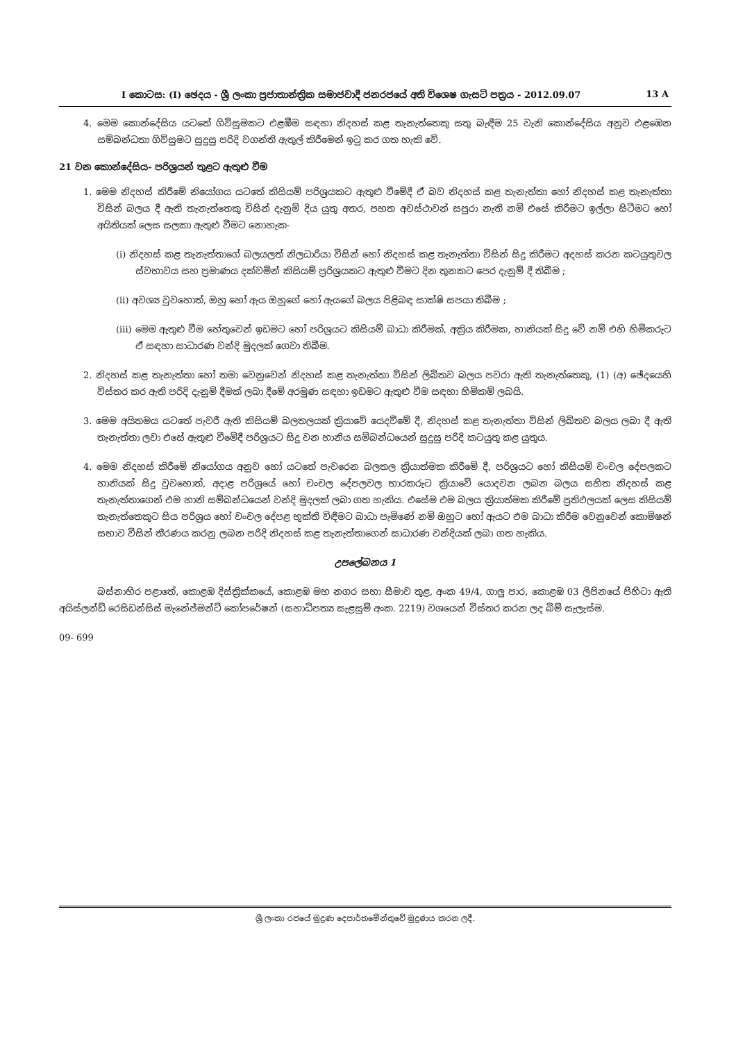I කොටස: (I) ඡෙදය - ශ්‍රී ලංකා ප්‍රජාතාන්ත්‍රික සමාජවාදී ජනරජයේ අති විශෙෂ ගැසට් පත්‍රය - 2012.09.07 13 A
4. මෙම කොන්දේසිය යටතේ ගිවිසුමකට එළඹීම සඳහා නිදහස් කළ තැනැත්තෙකු සතු බැඳීම 25 වැනි කොන්දේසිය අනුව එළඹෙන සම්බන්ධතා ගිවිසුමට සුදුසු පරිදි වගන්ති ඇතුල් කිරීමෙන් ඉටු කර ගත හැකි වේ.
21 වන කොන්දේසිය- පරිශ්‍රයන් තුළට ඇතුළු වීම
1. මෙම නිදහස් කිරීමේ නියෝගය යටතේ කිසියම් පරිශ්‍රයකට ඇතුළු වීමේදී ඒ බව නිදහස් කළ තැනැත්තා හෝ නිදහස් කළ තැනැත්තා විසින් බලය දී ඇති තැනැත්තෙකු විසින් දැනුම් දිය යුතු අතර, පහත අවස්ථාවන් සපුරා නැති නම් එසේ කිරීමට ඉල්ලා සිටීමට හෝ අයිතියක් ලෙස සලකා ඇතුළු වීමට නොහැක-
(i) නිදහස් කළ තැනැත්තාගේ බලයලත් නිලධාරියා විසින් හෝ නිදහස් කළ තැනැත්තා විසින් සිදු කිරීමට අදහස් කරන කටයුතුවල ස්වභාවය සහ ප්‍රමාණය දක්වමින් කිසියම් ප්‍රරිශ්‍රයකට ඇතුළු වීමට දින තුනකට පෙර දැනුම් දී තිබීම ;
(ii) අවශ්‍ය වුවහොත්, ඔහු හෝ ඇය ඔහුගේ හෝ ඇයගේ බලය පිළිබඳ සාක්ෂි සපයා තිබීම ;
(iii) මෙම ඇතුළු වීම හේතුවෙන් ඉඩමට හෝ පරිශ්‍රයට කිසියම් බාධා කිරීමක්, අක්‍රිය කිරීමක, හානියක් සිදු වේ නම් එහි හිමිකරුට ඒ සඳහා සාධාරණ වන්දි මුදලක් ගෙවා තිබීම.
2. නිදහස් කළ තැනැත්තා හෝ තමා වෙනුවෙන් නිදහස් කළ තැනැත්තා විසින් ලිඛිතව බලය පවරා ඇති තැනැත්තෙකු, (1) (අ) ඡේදයෙහි විස්තර කර ඇති පරිදි දැනුම් දීමක් ලබා දීමේ අරමුණ සඳහා ඉඩමට ඇතුළු වීම සඳහා හිමිකම් ලබයි.
3. මෙම අයිතමය යටතේ පැවරී ඇති කිසියම් බලතලයක් ක්‍රියාවේ යෙදවීමේ දී, නිදහස් කළ තැනැත්තා විසින් ලිඛිතව බලය ලබා දී ඇති තැනැත්තා ලවා එසේ ඇතුළු වීමේදී පරිශ්‍රයට සිදු වන හානිය සම්බන්ධයෙන් සුදුසු පරිදි කටයුතු කළ යුතුය.
4. මෙම නිදහස් කිරීමේ නියෝගය අනුව හෝ යටතේ පැවරෙන බලතල ක්‍රියාත්මක කිරීමේ දී, පරිශ්‍රයට හෝ කිසියම් චංචල දේපලකට හානියක් සිදු වුවහොත්, අදාළ පරිශ්‍රයේ හෝ චංචල දේපලවල භාරකරුට ක්‍රියාවේ යොදවන ලබන බලය සහිත නිදහස් කළ තැනැත්තාගෙන් එම හානි සම්බන්ධයෙන් වන්දි මුදලක් ලබා ගත හැකිය. එසේම එම බලය ක්‍රියාත්මක කිරීමේ ප්‍රතිඵලයක් ලෙස කිසියම් තැනැත්තෙකුට සිය පරිශ්‍රය හෝ චංචල දේපළ භුක්ති විඳීමට බාධා පැමිණේ නම් ඔහුට හෝ ඇයට එම බාධා කිරීම වෙනුවෙන් කොමිෂන් සභාව විසින් තීරණය කරනු ලබන පරිදි නිදහස් කළ තැනැත්තාගෙන් සාධාරණ වන්දියක් ලබා ගත හැකිය.
උපලේඛනය 1
බස්නාහිර පළාතේ, කොළඹ දිස්ත්‍රික්කයේ, කොළඹ මහ නගර සභා සීමාව තුළ, අංක 49/4, ගාලු පාර, කොළඹ 03 ලිපිනයේ පිහිටා ඇති අයිස්ලන්ඩ් රෙසිඩන්සිස් මැනේජ්මන්ට් කෝපරේෂන් (සහාධිපත්‍ය සැළසුම් අංක. 2219) වශයෙන් විස්තර කරන ලද බිම් සැලැස්ම.
09- 699
ශ්‍රී ලංකා රජයේ මුද්‍රණ දෙපාර්තමේන්තුවේ මුද්‍රණය කරන ලදී.